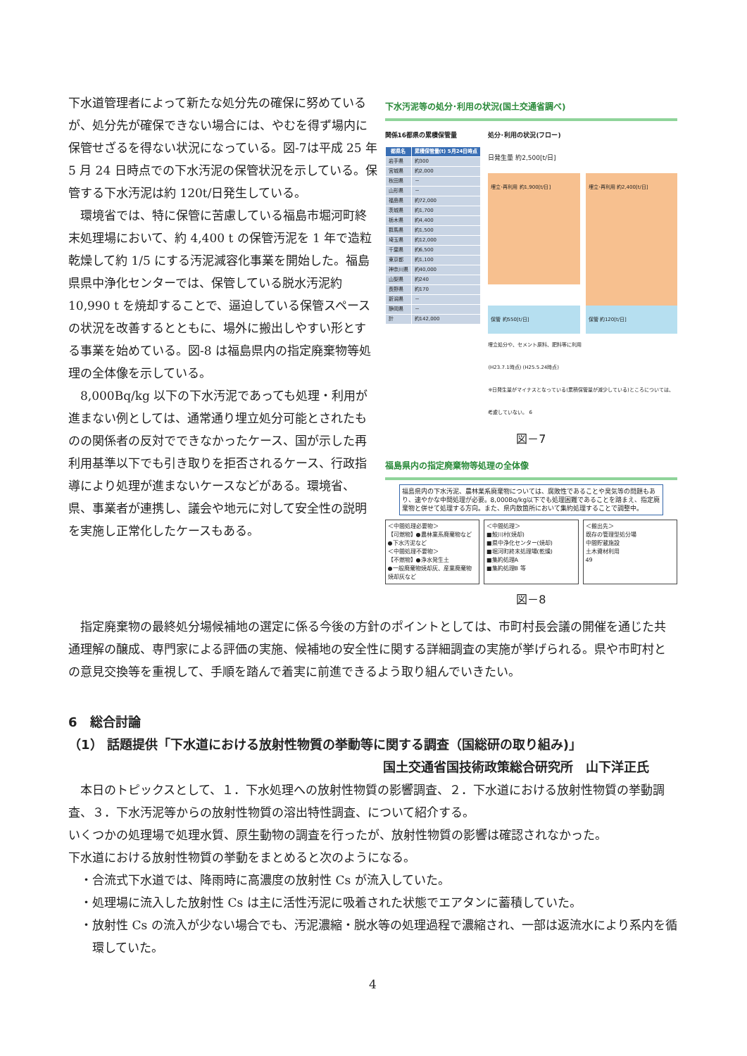下水道管理者によって新たな処分先の確保に努めているが、処分先が確保できない場合には、やむを得ず場内に保管せざるを得ない状況になっている。図-7は平成 25 年 5 月 24 日時点での下水汚泥の保管状況を示している。保管する下水汚泥は約 120t/日発生している。
環境省では、特に保管に苦慮している福島市堀河町終末処理場において、約 4,400 t の保管汚泥を 1 年で造粒乾燥して約 1/5 にする汚泥減容化事業を開始した。福島県県中浄化センターでは、保管している脱水汚泥約 10,990 t を焼却することで、逼迫している保管スペースの状況を改善するとともに、場外に搬出しやすい形とする事業を始めている。図-8 は福島県内の指定廃棄物等処理の全体像を示している。
8,000Bq/kg 以下の下水汚泥であっても処理・利用が進まない例としては、通常通り埋立処分可能とされたものの関係者の反対でできなかったケース、国が示した再利用基準以下でも引き取りを拒否されるケース、行政指導により処理が進まないケースなどがある。環境省、県、事業者が連携し、議会や地元に対して安全性の説明を実施し正常化したケースもある。
下水汚泥等の処分･利用の状況(国土交通省調べ)
関係16都県の累積保管量
| 都県名 | 累積保管量(t) 5月24日時点 |
| --- | --- |
| 岩手県 | 約300 |
| 宮城県 | 約2,000 |
| 秋田県 | － |
| 山形県 | － |
| 福島県 | 約72,000 |
| 茨城県 | 約1,700 |
| 栃木県 | 約4,400 |
| 群馬県 | 約1,500 |
| 埼玉県 | 約12,000 |
| 千葉県 | 約6,500 |
| 東京都 | 約1,100 |
| 神奈川県 | 約40,000 |
| 山梨県 | 約240 |
| 長野県 | 約170 |
| 新潟県 | － |
| 静岡県 | － |
| 計 | 約142,000 |
処分･利用の状況(フロー)
日発生量 約2,500[t/日]
埋立･再利用 約1,900[t/日]
埋立･再利用 約2,400[t/日]
保管 約550[t/日] 保管 約120[t/日]
埋立処分や、セメント原料、肥料等に利用
(H23.7.1時点) (H25.5.24時点)
※日発生量がマイナスとなっている(累積保管量が減少している)ところについては、考慮していない。 6
図－7
福島県内の指定廃棄物等処理の全体像
福島県内の下水汚泥、農林業系廃棄物については、腐敗性であることや臭気等の問題もあり、速やかな中間処理が必要。8,000Bq/kg以下でも処理困難であることを踏まえ、指定廃棄物と併せて処理する方向。また、県内数箇所において集約処理することで調整中。
＜中間処理必要物＞
【可燃物】●農林業系廃棄物など
●下水汚泥など
＜中間処理不要物＞
【不燃物】●浄水発生土
●一般廃棄物焼却灰、産業廃棄物焼却灰など
＜中間処理＞
■鮫川村(焼却)
■県中浄化センター(焼却)
■堀河町終末処理場(乾燥)
■集約処理A
■集約処理B 等
＜搬出先＞
既存の管理型処分場
中間貯蔵施設
土木資材利用
49
図－8
指定廃棄物の最終処分場候補地の選定に係る今後の方針のポイントとしては、市町村長会議の開催を通じた共通理解の醸成、専門家による評価の実施、候補地の安全性に関する詳細調査の実施が挙げられる。県や市町村との意見交換等を重視して、手順を踏んで着実に前進できるよう取り組んでいきたい。
6　総合討論
（1） 話題提供「下水道における放射性物質の挙動等に関する調査（国総研の取り組み)」
国土交通省国技術政策総合研究所　山下洋正氏
本日のトピックスとして、１．下水処理への放射性物質の影響調査、２．下水道における放射性物質の挙動調査、３．下水汚泥等からの放射性物質の溶出特性調査、について紹介する。
いくつかの処理場で処理水質、原生動物の調査を行ったが、放射性物質の影響は確認されなかった。
下水道における放射性物質の挙動をまとめると次のようになる。
・合流式下水道では、降雨時に高濃度の放射性 Cs が流入していた。
・処理場に流入した放射性 Cs は主に活性汚泥に吸着された状態でエアタンに蓄積していた。
・放射性 Cs の流入が少ない場合でも、汚泥濃縮・脱水等の処理過程で濃縮され、一部は返流水により系内を循環していた。
4